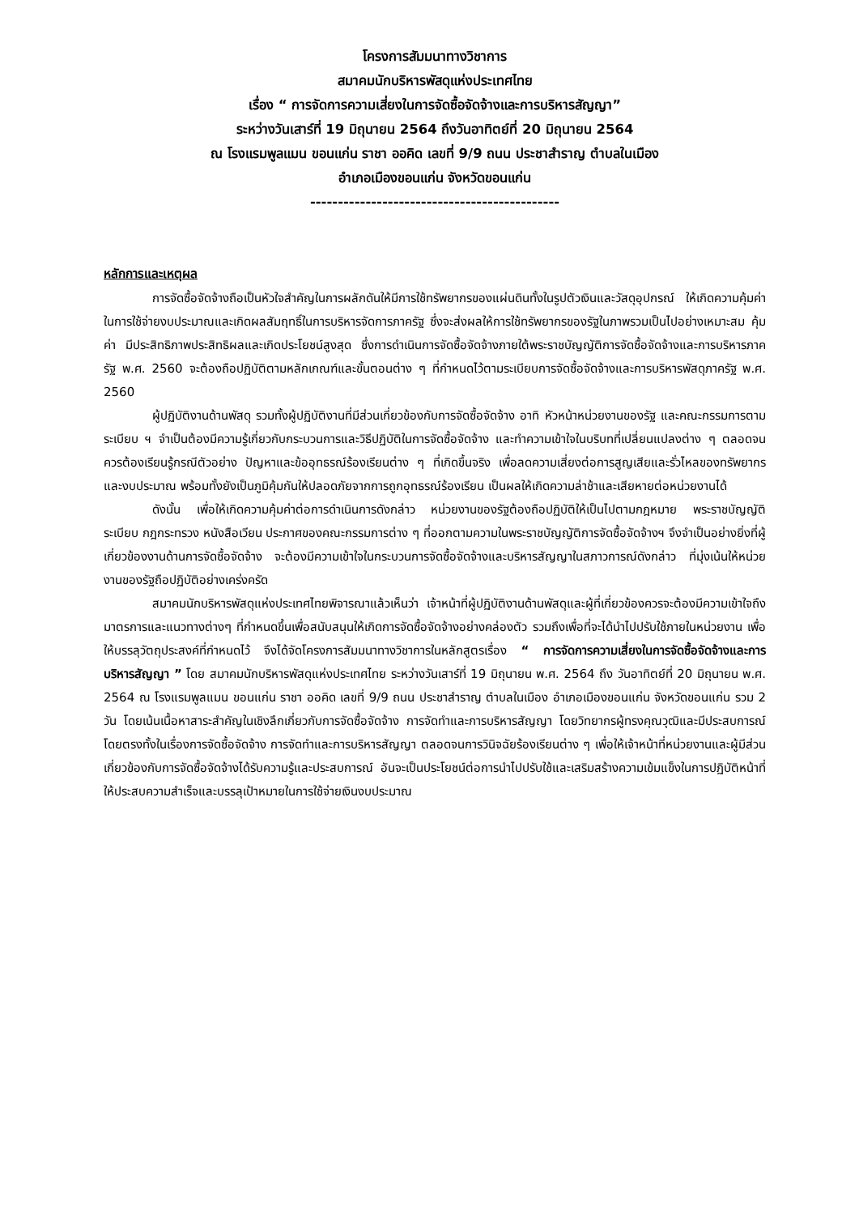โครงการสัมมนาทางวิชาการ
สมาคมนักบริหารพัสดุแห่งประเทศไทย
เรื่อง “ การจัดการความเสี่ยงในการจัดซื้อจัดจ้างและการบริหารสัญญา”
ระหว่างวันเสาร์ที่ 19 มิถุนายน 2564 ถึงวันอาทิตย์ที่ 20 มิถุนายน 2564
ณ โรงแรมพูลแมน ขอนแก่น ราชา ออคิด เลขที่ 9/9 ถนน ประชาสำราญ ตำบลในเมือง
อำเภอเมืองขอนแก่น จังหวัดขอนแก่น
---------------------------------------------
หลักการและเหตุผล
การจัดซื้อจัดจ้างถือเป็นหัวใจสำคัญในการผลักดันให้มีการใช้ทรัพยากรของแผ่นดินทั้งในรูปตัวเงินและวัสดุอุปกรณ์ ให้เกิดความคุ้มค่าในการใช้จ่ายงบประมาณและเกิดผลสัมฤทธิ์ในการบริหารจัดการภาครัฐ ซึ่งจะส่งผลให้การใช้ทรัพยากรของรัฐในภาพรวมเป็นไปอย่างเหมาะสม คุ้มค่า มีประสิทธิภาพประสิทธิผลและเกิดประโยชน์สูงสุด ซึ่งการดำเนินการจัดซื้อจัดจ้างภายใต้พระราชบัญญัติการจัดซื้อจัดจ้างและการบริหารภาครัฐ พ.ศ. 2560 จะต้องถือปฏิบัติตามหลักเกณฑ์และขั้นตอนต่าง ๆ ที่กำหนดไว้ตามระเบียบการจัดซื้อจัดจ้างและการบริหารพัสดุภาครัฐ พ.ศ. 2560
ผู้ปฏิบัติงานด้านพัสดุ รวมทั้งผู้ปฏิบัติงานที่มีส่วนเกี่ยวข้องกับการจัดซื้อจัดจ้าง อาทิ หัวหน้าหน่วยงานของรัฐ และคณะกรรมการตามระเบียบ ฯ จำเป็นต้องมีความรู้เกี่ยวกับกระบวนการและวิธีปฏิบัติในการจัดซื้อจัดจ้าง และทำความเข้าใจในบริบทที่เปลี่ยนแปลงต่าง ๆ ตลอดจนควรต้องเรียนรู้กรณีตัวอย่าง ปัญหาและข้ออุทธรณ์ร้องเรียนต่าง ๆ ที่เกิดขึ้นจริง เพื่อลดความเสี่ยงต่อการสูญเสียและรั่วไหลของทรัพยากรและงบประมาณ พร้อมทั้งยังเป็นภูมิคุ้มกันให้ปลอดภัยจากการถูกอุทธรณ์ร้องเรียน เป็นผลให้เกิดความล่าช้าและเสียหายต่อหน่วยงานได้
ดังนั้น เพื่อให้เกิดความคุ้มค่าต่อการดำเนินการดังกล่าว หน่วยงานของรัฐต้องถือปฏิบัติให้เป็นไปตามกฎหมาย พระราชบัญญัติ ระเบียบ กฎกระทรวง หนังสือเวียน ประกาศของคณะกรรมการต่าง ๆ ที่ออกตามความในพระราชบัญญัติการจัดซื้อจัดจ้างฯ จึงจำเป็นอย่างยิ่งที่ผู้เกี่ยวข้องงานด้านการจัดซื้อจัดจ้าง จะต้องมีความเข้าใจในกระบวนการจัดซื้อจัดจ้างและบริหารสัญญาในสภาวการณ์ดังกล่าว ที่มุ่งเน้นให้หน่วยงานของรัฐถือปฏิบัติอย่างเคร่งครัด
สมาคมนักบริหารพัสดุแห่งประเทศไทยพิจารณาแล้วเห็นว่า เจ้าหน้าที่ผู้ปฏิบัติงานด้านพัสดุและผู้ที่เกี่ยวข้องควรจะต้องมีความเข้าใจถึงมาตรการและแนวทางต่างๆ ที่กำหนดขึ้นเพื่อสนับสนุนให้เกิดการจัดซื้อจัดจ้างอย่างคล่องตัว รวมถึงเพื่อที่จะได้นำไปปรับใช้ภายในหน่วยงาน เพื่อให้บรรลุวัตถุประสงค์ที่กำหนดไว้ จึงได้จัดโครงการสัมมนาทางวิชาการในหลักสูตรเรื่อง “ การจัดการความเสี่ยงในการจัดซื้อจัดจ้างและการบริหารสัญญา ” โดย สมาคมนักบริหารพัสดุแห่งประเทศไทย ระหว่างวันเสาร์ที่ 19 มิถุนายน พ.ศ. 2564 ถึง วันอาทิตย์ที่ 20 มิถุนายน พ.ศ. 2564 ณ โรงแรมพูลแมน ขอนแก่น ราชา ออคิด เลขที่ 9/9 ถนน ประชาสำราญ ตำบลในเมือง อำเภอเมืองขอนแก่น จังหวัดขอนแก่น รวม 2 วัน โดยเน้นเนื้อหาสาระสำคัญในเชิงลึกเกี่ยวกับการจัดซื้อจัดจ้าง การจัดทำและการบริหารสัญญา โดยวิทยากรผู้ทรงคุณวุฒิและมีประสบการณ์โดยตรงทั้งในเรื่องการจัดซื้อจัดจ้าง การจัดทำและการบริหารสัญญา ตลอดจนการวินิจฉัยร้องเรียนต่าง ๆ เพื่อให้เจ้าหน้าที่หน่วยงานและผู้มีส่วนเกี่ยวข้องกับการจัดซื้อจัดจ้างได้รับความรู้และประสบการณ์ อันจะเป็นประโยชน์ต่อการนำไปปรับใช้และเสริมสร้างความเข้มแข็งในการปฏิบัติหน้าที่ให้ประสบความสำเร็จและบรรลุเป้าหมายในการใช้จ่ายเงินงบประมาณ